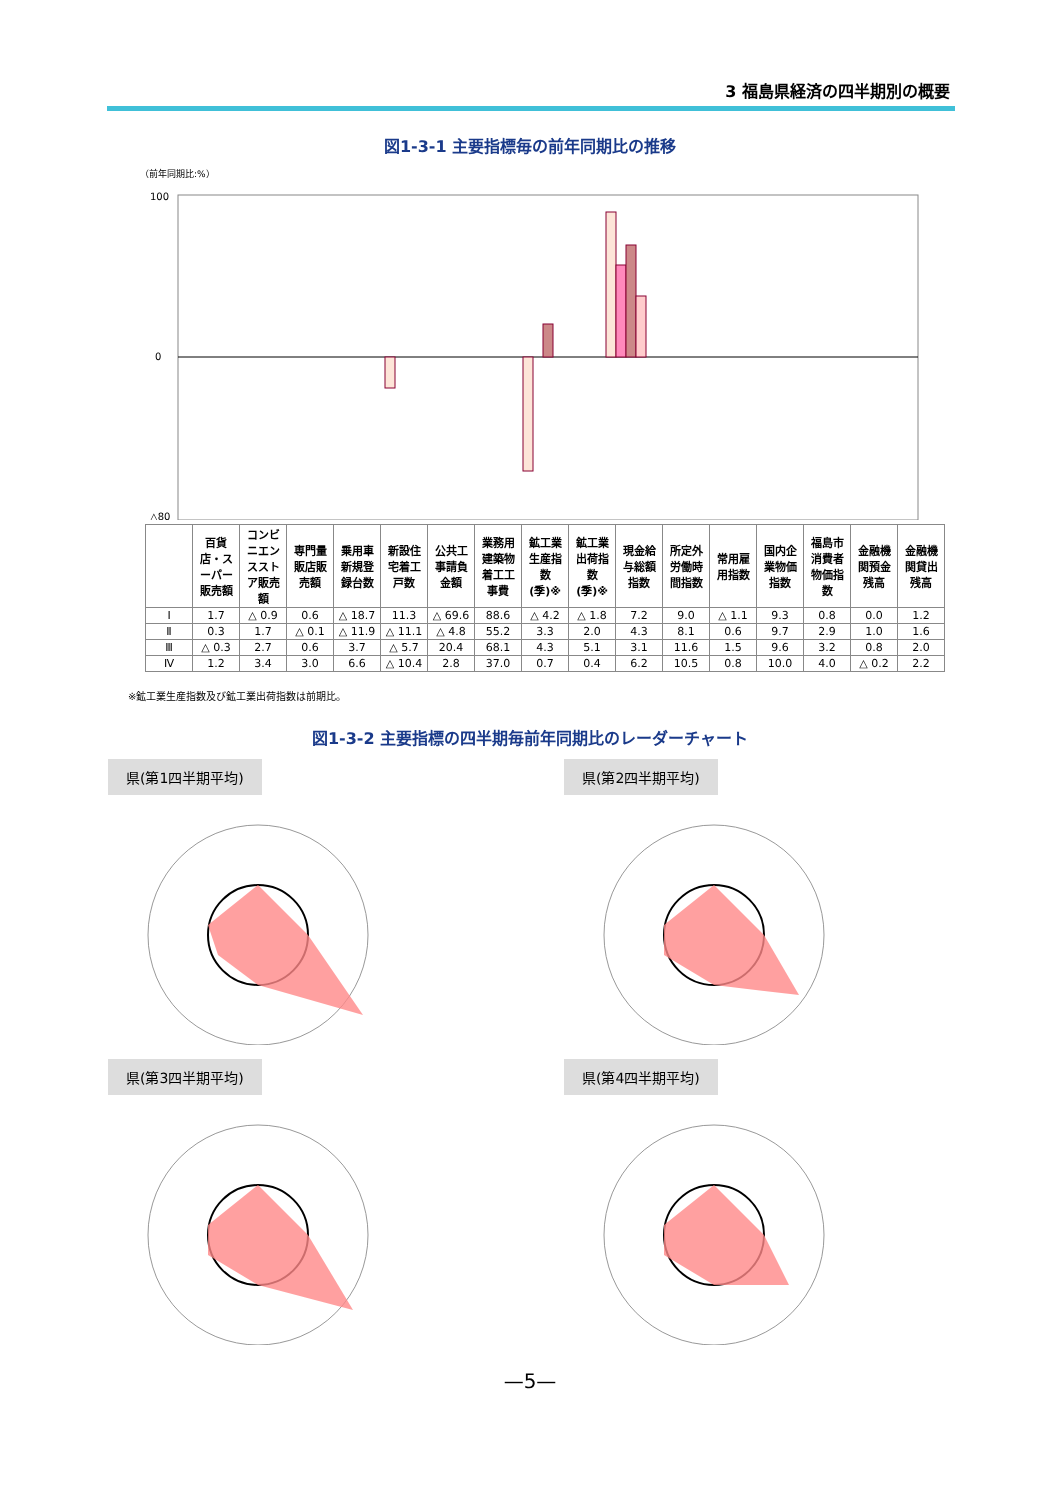3 福島県経済の四半期別の概要
図1-3-1 主要指標毎の前年同期比の推移
（前年同期比:%）
100
0
△80
| | 百貨店・スーパー販売額 | コンビニエンスストア販売額 | 専門量販店販売額 | 乗用車新規登録台数 | 新設住宅着工戸数 | 公共工事請負金額 | 業務用建築物着工工事費 | 鉱工業生産指数(季)※ | 鉱工業出荷指数(季)※ | 現金給与総額指数 | 所定外労働時間指数 | 常用雇用指数 | 国内企業物価指数 | 福島市消費者物価指数 | 金融機関預金残高 | 金融機関貸出残高 |
| --- | --- | --- | --- | --- | --- | --- | --- | --- | --- | --- | --- | --- | --- | --- | --- | --- |
| Ⅰ | 1.7 | △ 0.9 | 0.6 | △ 18.7 | 11.3 | △ 69.6 | 88.6 | △ 4.2 | △ 1.8 | 7.2 | 9.0 | △ 1.1 | 9.3 | 0.8 | 0.0 | 1.2 |
| Ⅱ | 0.3 | 1.7 | △ 0.1 | △ 11.9 | △ 11.1 | △ 4.8 | 55.2 | 3.3 | 2.0 | 4.3 | 8.1 | 0.6 | 9.7 | 2.9 | 1.0 | 1.6 |
| Ⅲ | △ 0.3 | 2.7 | 0.6 | 3.7 | △ 5.7 | 20.4 | 68.1 | 4.3 | 5.1 | 3.1 | 11.6 | 1.5 | 9.6 | 3.2 | 0.8 | 2.0 |
| Ⅳ | 1.2 | 3.4 | 3.0 | 6.6 | △ 10.4 | 2.8 | 37.0 | 0.7 | 0.4 | 6.2 | 10.5 | 0.8 | 10.0 | 4.0 | △ 0.2 | 2.2 |
※鉱工業生産指数及び鉱工業出荷指数は前期比。
図1-3-2 主要指標の四半期毎前年同期比のレーダーチャート
県(第1四半期平均)
県(第2四半期平均)
県(第3四半期平均)
県(第4四半期平均)
—5—